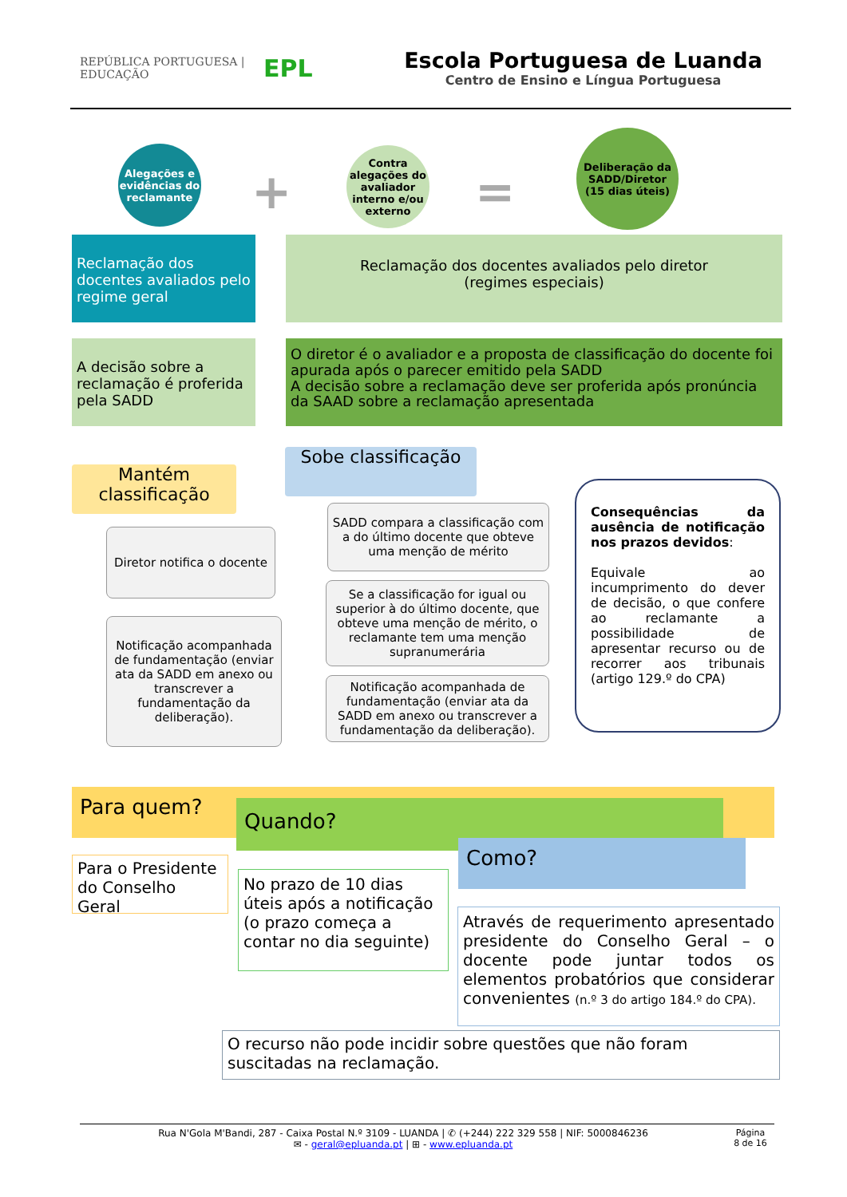REPÚBLICA PORTUGUESA | EDUCAÇÃO
EPL
Escola Portuguesa de Luanda
Centro de Ensino e Língua Portuguesa
Alegações e evidências do reclamante
+
Contra alegações do avaliador interno e/ou externo
=
Deliberação da SADD/Diretor
(15 dias úteis)
Reclamação dos docentes avaliados pelo regime geral
Reclamação dos docentes avaliados pelo diretor
(regimes especiais)
A decisão sobre a reclamação é proferida pela SADD
O diretor é o avaliador e a proposta de classificação do docente foi apurada após o parecer emitido pela SADD
A decisão sobre a reclamação deve ser proferida após pronúncia da SAAD sobre a reclamação apresentada
Mantém classificação
Diretor notifica o docente
Notificação acompanhada de fundamentação (enviar ata da SADD em anexo ou transcrever a fundamentação da deliberação).
Sobe classificação
SADD compara a classificação com a do último docente que obteve uma menção de mérito
Se a classificação for igual ou superior à do último docente, que obteve uma menção de mérito, o reclamante tem uma menção supranumerária
Notificação acompanhada de fundamentação (enviar ata da SADD em anexo ou transcrever a fundamentação da deliberação).
Consequências da ausência de notificação nos prazos devidos:
Equivale ao incumprimento do dever de decisão, o que confere ao reclamante a possibilidade de apresentar recurso ou de recorrer aos tribunais (artigo 129.º do CPA)
Para quem? Quando?
Como?
Para o Presidente do Conselho Geral
No prazo de 10 dias úteis após a notificação (o prazo começa a contar no dia seguinte)
Através de requerimento apresentado presidente do Conselho Geral – o docente pode juntar todos os elementos probatórios que considerar convenientes (n.º 3 do artigo 184.º do CPA).
O recurso não pode incidir sobre questões que não foram suscitadas na reclamação.
Rua N'Gola M'Bandi, 287 - Caixa Postal N.º 3109 - LUANDA | ✆ (+244) 222 329 558 | NIF: 5000846236
✉ - geral@epluanda.pt | ⊞ - www.epluanda.pt
Página
8 de 16